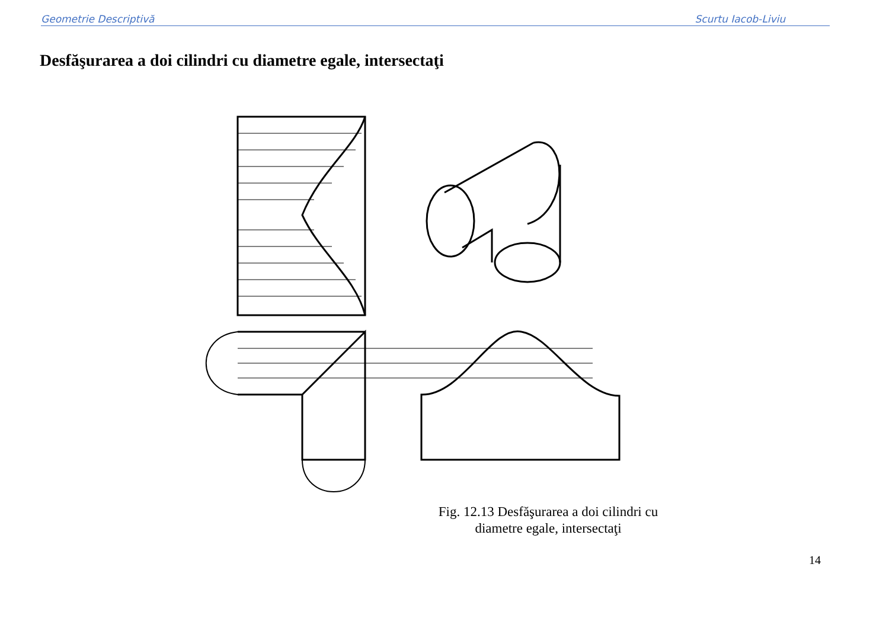Geometrie Descriptivă Scurtu Iacob-Liviu
Desfăşurarea a doi cilindri cu diametre egale, intersectaţi
7<sub>10</sub> 6<sub>10</sub> 5<sub>10</sub> 4<sub>10</sub> 3<sub>10</sub> 2<sub>10</sub> 1<sub>10</sub> A<sub>0</sub> B<sub>0</sub> C<sub>0</sub> D<sub>0</sub> E<sub>0</sub> F<sub>0</sub> G<sub>0</sub> a' b' c' d' e' f' g' 1=1' 7=7' 1<sub>0</sub> 2<sub>0</sub> 3<sub>0</sub> 4<sub>0</sub> 5<sub>0</sub> 6<sub>0</sub> 7<sub>0</sub>
Fig. 12.13 Desfăşurarea a doi cilindri cu diametre egale, intersectaţi
14